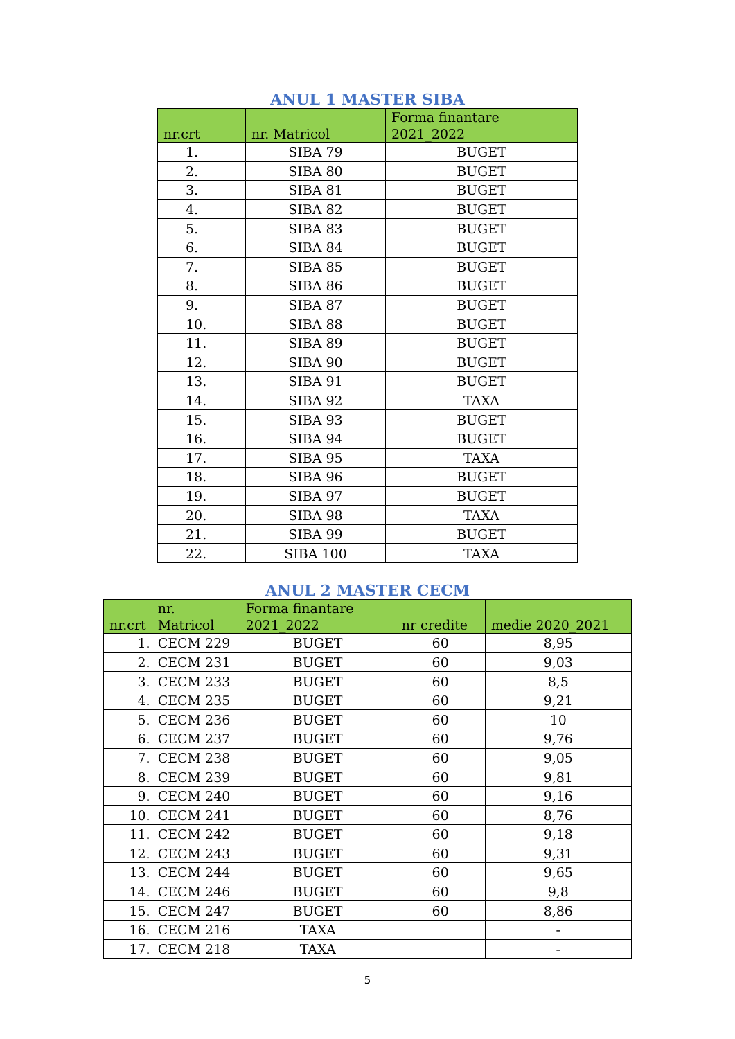ANUL 1 MASTER SIBA
| nr.crt | nr. Matricol | Forma finantare 2021_2022 |
| --- | --- | --- |
| 1. | SIBA 79 | BUGET |
| 2. | SIBA 80 | BUGET |
| 3. | SIBA 81 | BUGET |
| 4. | SIBA 82 | BUGET |
| 5. | SIBA 83 | BUGET |
| 6. | SIBA 84 | BUGET |
| 7. | SIBA 85 | BUGET |
| 8. | SIBA 86 | BUGET |
| 9. | SIBA 87 | BUGET |
| 10. | SIBA 88 | BUGET |
| 11. | SIBA 89 | BUGET |
| 12. | SIBA 90 | BUGET |
| 13. | SIBA 91 | BUGET |
| 14. | SIBA 92 | TAXA |
| 15. | SIBA 93 | BUGET |
| 16. | SIBA 94 | BUGET |
| 17. | SIBA 95 | TAXA |
| 18. | SIBA 96 | BUGET |
| 19. | SIBA 97 | BUGET |
| 20. | SIBA 98 | TAXA |
| 21. | SIBA 99 | BUGET |
| 22. | SIBA 100 | TAXA |
ANUL 2 MASTER CECM
| nr.crt | nr. Matricol | Forma finantare 2021_2022 | nr credite | medie 2020_2021 |
| --- | --- | --- | --- | --- |
| 1. | CECM 229 | BUGET | 60 | 8,95 |
| 2. | CECM 231 | BUGET | 60 | 9,03 |
| 3. | CECM 233 | BUGET | 60 | 8,5 |
| 4. | CECM 235 | BUGET | 60 | 9,21 |
| 5. | CECM 236 | BUGET | 60 | 10 |
| 6. | CECM 237 | BUGET | 60 | 9,76 |
| 7. | CECM 238 | BUGET | 60 | 9,05 |
| 8. | CECM 239 | BUGET | 60 | 9,81 |
| 9. | CECM 240 | BUGET | 60 | 9,16 |
| 10. | CECM 241 | BUGET | 60 | 8,76 |
| 11. | CECM 242 | BUGET | 60 | 9,18 |
| 12. | CECM 243 | BUGET | 60 | 9,31 |
| 13. | CECM 244 | BUGET | 60 | 9,65 |
| 14. | CECM 246 | BUGET | 60 | 9,8 |
| 15. | CECM 247 | BUGET | 60 | 8,86 |
| 16. | CECM 216 | TAXA | | - |
| 17. | CECM 218 | TAXA | | - |
5